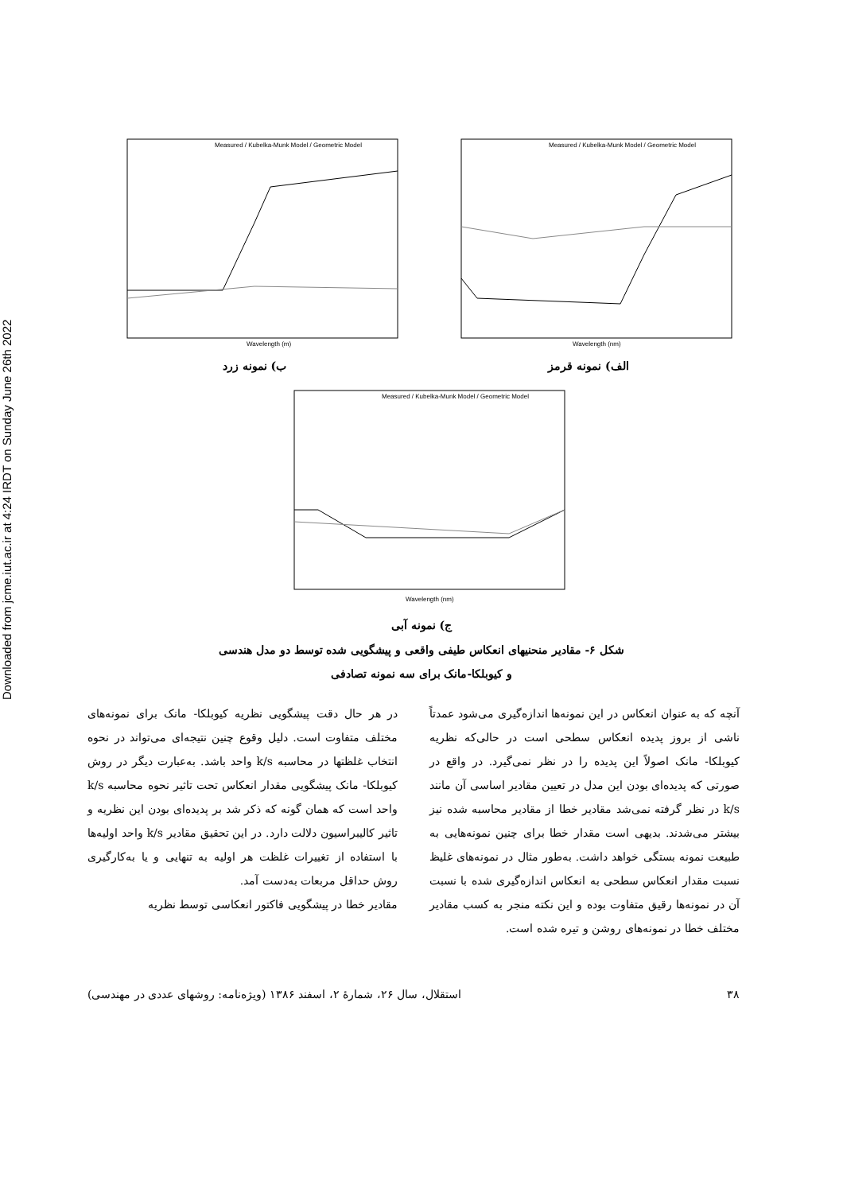Downloaded from jcme.iut.ac.ir at 4:24 IRDT on Sunday June 26th 2022
Wavelength (m)
Measured / Kubelka-Munk Model / Geometric Model
ب) نمونه زرد
Wavelength (nm)
Measured / Kubelka-Munk Model / Geometric Model
الف) نمونه قرمز
Wavelength (nm)
Measured / Kubelka-Munk Model / Geometric Model
ج) نمونه آبی
شکل ۶- مقادیر منحنیهای انعکاس طیفی واقعی و پیشگویی شده توسط دو مدل هندسی
و کیوبلکا-مانک برای سه نمونه تصادفی
آنچه که به عنوان انعکاس در این نمونه‌ها اندازه‌گیری می‌شود عمدتاً ناشی از بروز پدیده انعکاس سطحی است در حالی‌که نظریه کیوبلکا- مانک اصولاً این پدیده را در نظر نمی‌گیرد. در واقع در صورتی که پدیده‌ای بودن این مدل در تعیین مقادیر اساسی آن مانند k/s در نظر گرفته نمی‌شد مقادیر خطا از مقادیر محاسبه شده نیز بیشتر می‌شدند. بدیهی است مقدار خطا برای چنین نمونه‌هایی به طبیعت نمونه بستگی خواهد داشت. به‌طور مثال در نمونه‌های غلیظ نسبت مقدار انعکاس سطحی به انعکاس اندازه‌گیری شده با نسبت آن در نمونه‌ها رقیق متفاوت بوده و این نکته منجر به کسب مقادیر مختلف خطا در نمونه‌های روشن و تیره شده است.
در هر حال دقت پیشگویی نظریه کیوبلکا- مانک برای نمونه‌های مختلف متفاوت است. دلیل وقوع چنین نتیجه‌ای می‌تواند در نحوه انتخاب غلظتها در محاسبه k/s واحد باشد. به‌عبارت دیگر در روش کیوبلکا- مانک پیشگویی مقدار انعکاس تحت تاثیر نحوه محاسبه k/s واحد است که همان گونه که ذکر شد بر پدیده‌ای بودن این نظریه و تاثیر کالیبراسیون دلالت دارد. در این تحقیق مقادیر k/s واحد اولیه‌ها با استفاده از تغییرات غلظت هر اولیه به تنهایی و یا به‌کارگیری روش حداقل مربعات به‌دست آمد.
مقادیر خطا در پیشگویی فاکتور انعکاسی توسط نظریه
۳۸ استقلال، سال ۲۶، شمارهٔ ۲، اسفند ۱۳۸۶ (ویژه‌نامه: روشهای عددی در مهندسی)